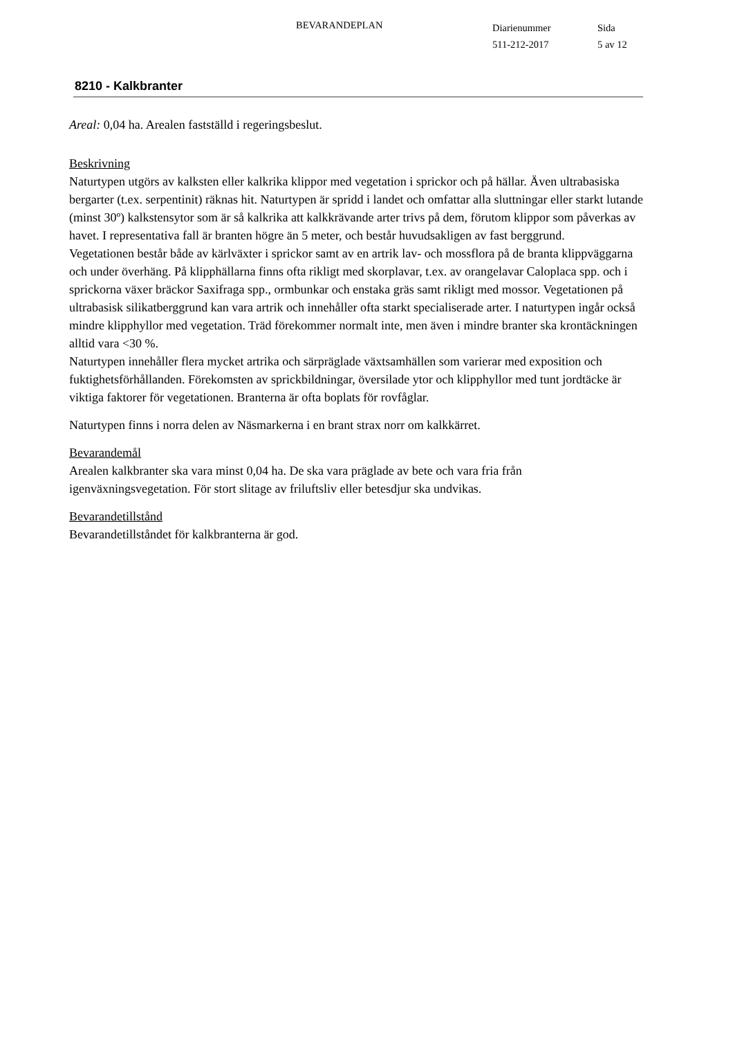BEVARANDEPLAN
Diarienummer
511-212-2017
Sida
5 av 12
8210 - Kalkbranter
Areal: 0,04 ha. Arealen fastställd i regeringsbeslut.
Beskrivning
Naturtypen utgörs av kalksten eller kalkrika klippor med vegetation i sprickor och på hällar. Även ultrabasiska bergarter (t.ex. serpentinit) räknas hit. Naturtypen är spridd i landet och omfattar alla sluttningar eller starkt lutande (minst 30º) kalkstensytor som är så kalkrika att kalkkrävande arter trivs på dem, förutom klippor som påverkas av havet. I representativa fall är branten högre än 5 meter, och består huvudsakligen av fast berggrund.
Vegetationen består både av kärlväxter i sprickor samt av en artrik lav- och mossflora på de branta klippväggarna och under överhäng. På klipphällarna finns ofta rikligt med skorplavar, t.ex. av orangelavar Caloplaca spp. och i sprickorna växer bräckor Saxifraga spp., ormbunkar och enstaka gräs samt rikligt med mossor. Vegetationen på ultrabasisk silikatberggrund kan vara artrik och innehåller ofta starkt specialiserade arter. I naturtypen ingår också mindre klipphyllor med vegetation. Träd förekommer normalt inte, men även i mindre branter ska krontäckningen alltid vara <30 %.
Naturtypen innehåller flera mycket artrika och särpräglade växtsamhällen som varierar med exposition och fuktighetsförhållanden. Förekomsten av sprickbildningar, översilade ytor och klipphyllor med tunt jordtäcke är viktiga faktorer för vegetationen. Branterna är ofta boplats för rovfåglar.
Naturtypen finns i norra delen av Näsmarkerna i en brant strax norr om kalkkärret.
Bevarandemål
Arealen kalkbranter ska vara minst 0,04 ha. De ska vara präglade av bete och vara fria från igenväxningsvegetation. För stort slitage av friluftsliv eller betesdjur ska undvikas.
Bevarandetillstånd
Bevarandetillståndet för kalkbranterna är god.